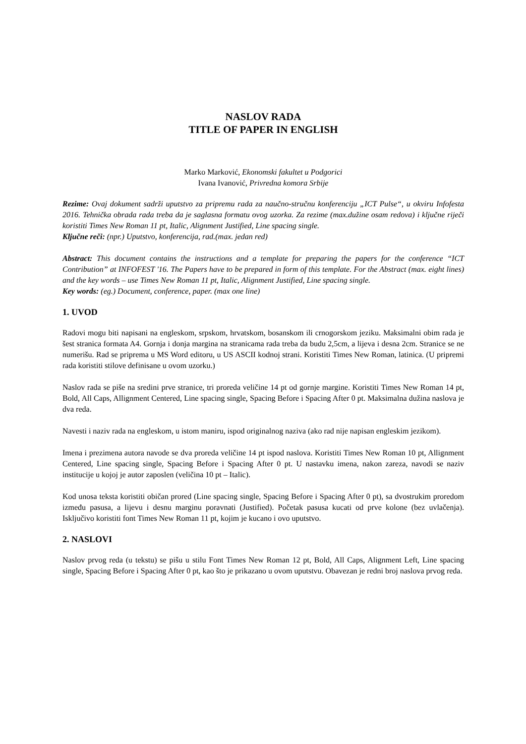NASLOV RADA
TITLE OF PAPER IN ENGLISH
Marko Marković, Ekonomski fakultet u Podgorici
Ivana Ivanović, Privredna komora Srbije
Rezime: Ovaj dokument sadrži uputstvo za pripremu rada za naučno-stručnu konferenciju „ICT Pulse“, u okviru Infofesta 2016. Tehnička obrada rada treba da je saglasna formatu ovog uzorka. Za rezime (max.dužine osam redova) i ključne riječi koristiti Times New Roman 11 pt, Italic, Alignment Justified, Line spacing single.
Ključne reči: (npr.) Uputstvo, konferencija, rad.(max. jedan red)
Abstract: This document contains the instructions and a template for preparing the papers for the conference “ICT Contribution” at INFOFEST '16. The Papers have to be prepared in form of this template. For the Abstract (max. eight lines) and the key words – use Times New Roman 11 pt, Italic, Alignment Justified, Line spacing single.
Key words: (eg.) Document, conference, paper. (max one line)
1. UVOD
Radovi mogu biti napisani na engleskom, srpskom, hrvatskom, bosanskom ili crnogorskom jeziku. Maksimalni obim rada je šest stranica formata A4. Gornja i donja margina na stranicama rada treba da budu 2,5cm, a lijeva i desna 2cm. Stranice se ne numerišu. Rad se priprema u MS Word editoru, u US ASCII kodnoj strani. Koristiti Times New Roman, latinica. (U pripremi rada koristiti stilove definisane u ovom uzorku.)
Naslov rada se piše na sredini prve stranice, tri proreda veličine 14 pt od gornje margine. Koristiti Times New Roman 14 pt, Bold, All Caps, Allignment Centered, Line spacing single, Spacing Before i Spacing After 0 pt. Maksimalna dužina naslova je dva reda.
Navesti i naziv rada na engleskom, u istom maniru, ispod originalnog naziva (ako rad nije napisan engleskim jezikom).
Imena i prezimena autora navode se dva proreda veličine 14 pt ispod naslova. Koristiti Times New Roman 10 pt, Allignment Centered, Line spacing single, Spacing Before i Spacing After 0 pt. U nastavku imena, nakon zareza, navodi se naziv institucije u kojoj je autor zaposlen (veličina 10 pt – Italic).
Kod unosa teksta koristiti običan prored (Line spacing single, Spacing Before i Spacing After 0 pt), sa dvostrukim proredom između pasusa, a lijevu i desnu marginu poravnati (Justified). Početak pasusa kucati od prve kolone (bez uvlačenja). Isključivo koristiti font Times New Roman 11 pt, kojim je kucano i ovo uputstvo.
2. NASLOVI
Naslov prvog reda (u tekstu) se pišu u stilu Font Times New Roman 12 pt, Bold, All Caps, Alignment Left, Line spacing single, Spacing Before i Spacing After 0 pt, kao što je prikazano u ovom uputstvu. Obavezan je redni broj naslova prvog reda.